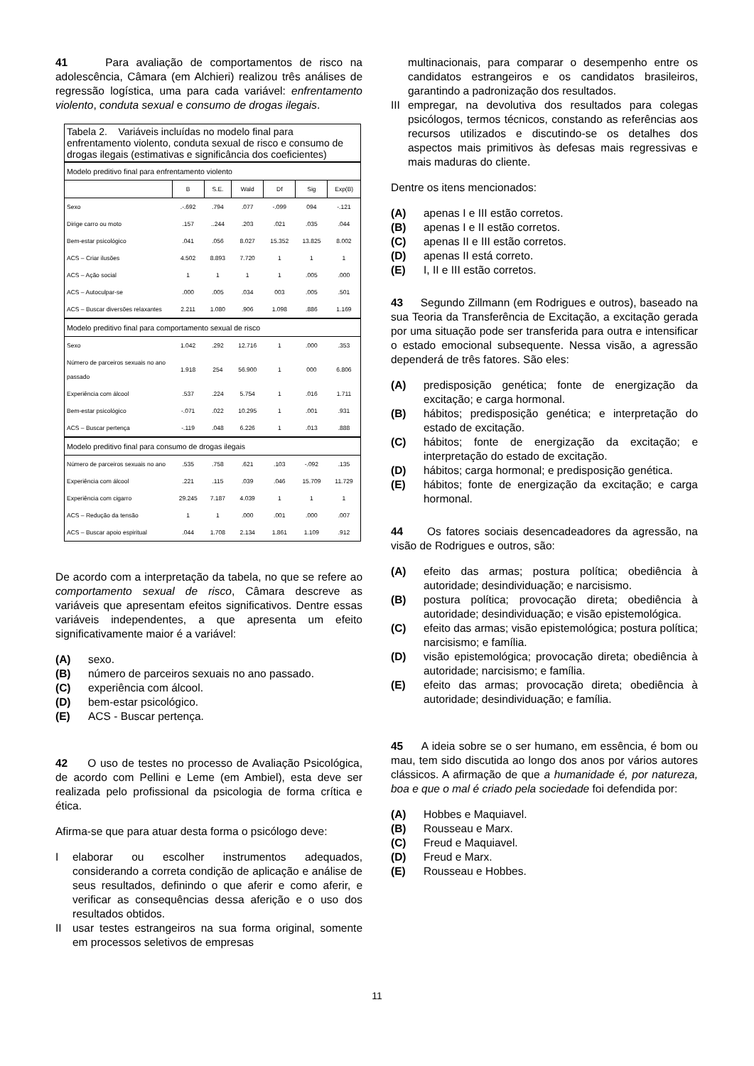41 Para avaliação de comportamentos de risco na adolescência, Câmara (em Alchieri) realizou três análises de regressão logística, uma para cada variável: enfrentamento violento, conduta sexual e consumo de drogas ilegais.
| Tabela 2. Variáveis incluídas no modelo final para enfrentamento violento, conduta sexual de risco e consumo de drogas ilegais (estimativas e significância dos coeficientes) | | | | | | |
| Modelo preditivo final para enfrentamento violento | | | | | | |
| | B | S.E. | Wald | Df | Sig | Exp(B) |
| Sexo | .-.692 | .794 | .077 | -.099 | 094 | -.121 |
| Dirige carro ou moto | .157 | ..244 | .203 | .021 | .035 | .044 |
| Bem-estar psicológico | .041 | .056 | 8.027 | 15.352 | 13.825 | 8.002 |
| ACS – Criar ilusões | 4.502 | 8.893 | 7.720 | 1 | 1 | 1 |
| ACS – Ação social | 1 | 1 | 1 | 1 | .005 | .000 |
| ACS – Autoculpar-se | .000 | .005 | .034 | 003 | .005 | .501 |
| ACS – Buscar diversões relaxantes | 2.211 | 1.080 | .906 | 1.098 | .886 | 1.169 |
| Modelo preditivo final para comportamento sexual de risco | | | | | | |
| Sexo | 1.042 | .292 | 12.716 | 1 | .000 | .353 |
| Número de parceiros sexuais no ano passado | 1.918 | 254 | 56.900 | 1 | 000 | 6.806 |
| Experiência com álcool | .537 | .224 | 5.754 | 1 | .016 | 1.711 |
| Bem-estar psicológico | -.071 | .022 | 10.295 | 1 | .001 | .931 |
| ACS – Buscar pertença | -.119 | .048 | 6.226 | 1 | .013 | .888 |
| Modelo preditivo final para consumo de drogas ilegais | | | | | | |
| Número de parceiros sexuais no ano | .535 | .758 | .621 | .103 | -.092 | .135 |
| Experiência com álcool | .221 | .115 | .039 | .046 | 15.709 | 11.729 |
| Experiência com cigarro | 29.245 | 7.187 | 4.039 | 1 | 1 | 1 |
| ACS – Redução da tensão | 1 | 1 | .000 | .001 | .000 | .007 |
| ACS – Buscar apoio espiritual | .044 | 1.708 | 2.134 | 1.861 | 1.109 | .912 |
De acordo com a interpretação da tabela, no que se refere ao comportamento sexual de risco, Câmara descreve as variáveis que apresentam efeitos significativos. Dentre essas variáveis independentes, a que apresenta um efeito significativamente maior é a variável:
(A) sexo.
(B) número de parceiros sexuais no ano passado.
(C) experiência com álcool.
(D) bem-estar psicológico.
(E) ACS - Buscar pertença.
42 O uso de testes no processo de Avaliação Psicológica, de acordo com Pellini e Leme (em Ambiel), esta deve ser realizada pelo profissional da psicologia de forma crítica e ética.
Afirma-se que para atuar desta forma o psicólogo deve:
Ielaborar ou escolher instrumentos adequados, considerando a correta condição de aplicação e análise de seus resultados, definindo o que aferir e como aferir, e verificar as consequências dessa aferição e o uso dos resultados obtidos.
II usar testes estrangeiros na sua forma original, somente em processos seletivos de empresas
multinacionais, para comparar o desempenho entre os candidatos estrangeiros e os candidatos brasileiros, garantindo a padronização dos resultados.
III empregar, na devolutiva dos resultados para colegas psicólogos, termos técnicos, constando as referências aos recursos utilizados e discutindo-se os detalhes dos aspectos mais primitivos às defesas mais regressivas e mais maduras do cliente.
Dentre os itens mencionados:
(A) apenas I e III estão corretos.
(B) apenas I e II estão corretos.
(C) apenas II e III estão corretos.
(D) apenas II está correto.
(E) I, II e III estão corretos.
43 Segundo Zillmann (em Rodrigues e outros), baseado na sua Teoria da Transferência de Excitação, a excitação gerada por uma situação pode ser transferida para outra e intensificar o estado emocional subsequente. Nessa visão, a agressão dependerá de três fatores. São eles:
(A) predisposição genética; fonte de energização da excitação; e carga hormonal.
(B) hábitos; predisposição genética; e interpretação do estado de excitação.
(C) hábitos; fonte de energização da excitação; e interpretação do estado de excitação.
(D) hábitos; carga hormonal; e predisposição genética.
(E) hábitos; fonte de energização da excitação; e carga hormonal.
44 Os fatores sociais desencadeadores da agressão, na visão de Rodrigues e outros, são:
(A) efeito das armas; postura política; obediência à autoridade; desindividuação; e narcisismo.
(B) postura política; provocação direta; obediência à autoridade; desindividuação; e visão epistemológica.
(C) efeito das armas; visão epistemológica; postura política; narcisismo; e família.
(D) visão epistemológica; provocação direta; obediência à autoridade; narcisismo; e família.
(E) efeito das armas; provocação direta; obediência à autoridade; desindividuação; e família.
45 A ideia sobre se o ser humano, em essência, é bom ou mau, tem sido discutida ao longo dos anos por vários autores clássicos. A afirmação de que a humanidade é, por natureza, boa e que o mal é criado pela sociedade foi defendida por:
(A) Hobbes e Maquiavel.
(B) Rousseau e Marx.
(C) Freud e Maquiavel.
(D) Freud e Marx.
(E) Rousseau e Hobbes.
11